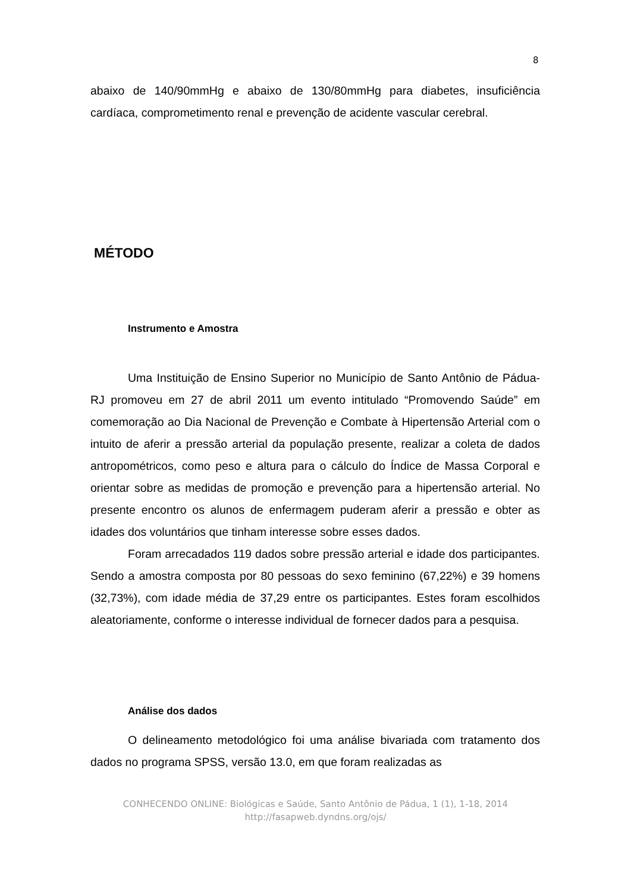8
abaixo de 140/90mmHg e abaixo de 130/80mmHg para diabetes, insuficiência cardíaca, comprometimento renal e prevenção de acidente vascular cerebral.
MÉTODO
Instrumento e Amostra
Uma Instituição de Ensino Superior no Município de Santo Antônio de Pádua-RJ promoveu em 27 de abril 2011 um evento intitulado “Promovendo Saúde” em comemoração ao Dia Nacional de Prevenção e Combate à Hipertensão Arterial com o intuito de aferir a pressão arterial da população presente, realizar a coleta de dados antropométricos, como peso e altura para o cálculo do Índice de Massa Corporal e orientar sobre as medidas de promoção e prevenção para a hipertensão arterial. No presente encontro os alunos de enfermagem puderam aferir a pressão e obter as idades dos voluntários que tinham interesse sobre esses dados.
Foram arrecadados 119 dados sobre pressão arterial e idade dos participantes. Sendo a amostra composta por 80 pessoas do sexo feminino (67,22%) e 39 homens (32,73%), com idade média de 37,29 entre os participantes. Estes foram escolhidos aleatoriamente, conforme o interesse individual de fornecer dados para a pesquisa.
Análise dos dados
O delineamento metodológico foi uma análise bivariada com tratamento dos dados no programa SPSS, versão 13.0, em que foram realizadas as
CONHECENDO ONLINE: Biológicas e Saúde, Santo Antônio de Pádua, 1 (1), 1-18, 2014
http://fasapweb.dyndns.org/ojs/